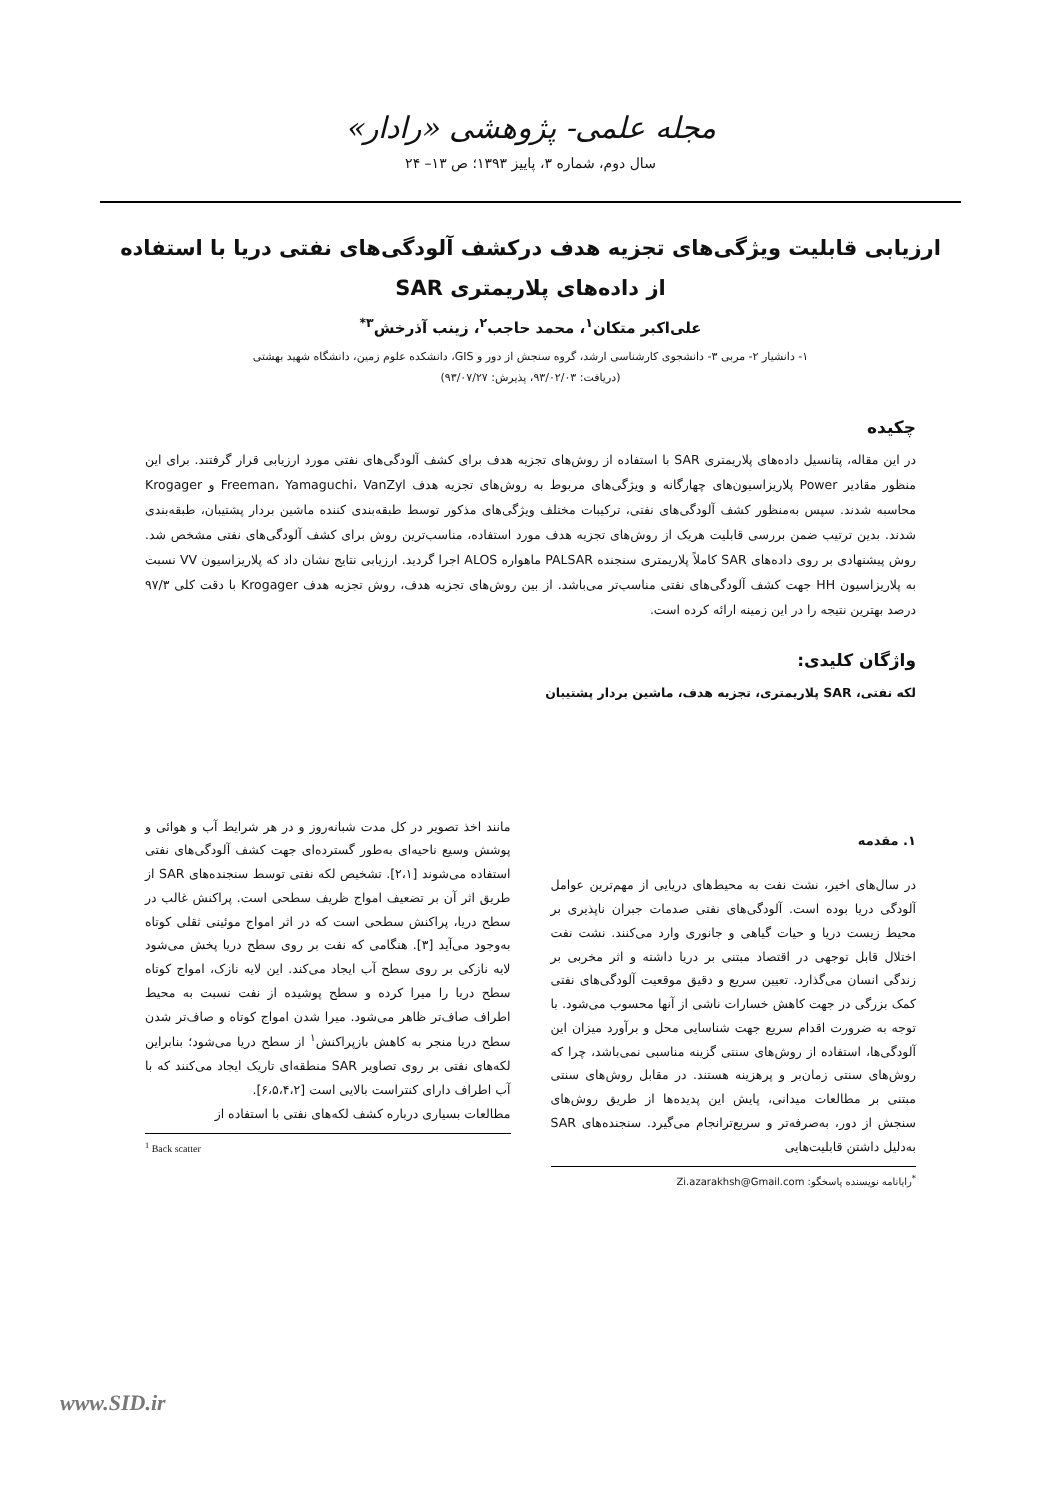مجله علمی- پژوهشی «رادار»
سال دوم، شماره ۳، پاییز ۱۳۹۳؛ ص ۱۳– ۲۴
ارزیابی قابلیت ویژگی‌های تجزیه هدف درکشف آلودگی‌های نفتی دریا با استفاده از داده‌های پلاریمتری SAR
علی‌اکبر متکان<sup>۱</sup>، محمد حاجب<sup>۲</sup>، زینب آذرخش<sup>۳*</sup>
۱- دانشیار ۲- مربی ۳- دانشجوی کارشناسی ارشد، گروه سنجش از دور و GIS، دانشکده علوم زمین، دانشگاه شهید بهشتی
(دریافت: ۹۳/۰۲/۰۳، پذیرش: ۹۳/۰۷/۲۷)
چکیده
در این مقاله، پتانسیل داده‌های پلاریمتری SAR با استفاده از روش‌های تجزیه هدف برای کشف آلودگی‌های نفتی مورد ارزیابی قرار گرفتند. برای این منظور مقادیر Power پلاریزاسیون‌های چهارگانه و ویژگی‌های مربوط به روش‌های تجزیه هدف Freeman، Yamaguchi، VanZyl و Krogager محاسبه شدند. سپس به‌منظور کشف آلودگی‌های نفتی، ترکیبات مختلف ویژگی‌های مذکور توسط طبقه‌بندی کننده ماشین بردار پشتیبان، طبقه‌بندی شدند. بدین ترتیب ضمن بررسی قابلیت هریک از روش‌های تجزیه هدف مورد استفاده، مناسب‌ترین روش برای کشف آلودگی‌های نفتی مشخص شد. روش پیشنهادی بر روی داده‌های SAR کاملاً پلاریمتری سنجنده PALSAR ماهواره ALOS اجرا گردید. ارزیابی نتایج نشان داد که پلاریزاسیون VV نسبت به پلاریزاسیون HH جهت کشف آلودگی‌های نفتی مناسب‌تر می‌باشد. از بین روش‌های تجزیه هدف، روش تجزیه هدف Krogager با دقت کلی ۹۷/۳ درصد بهترین نتیجه را در این زمینه ارائه کرده است.
واژگان کلیدی:
لکه نفتی، SAR پلاریمتری، تجزیه هدف، ماشین بردار پشتیبان
۱. مقدمه
در سال‌های اخیر، نشت نفت به محیط‌های دریایی از مهم‌ترین عوامل آلودگی دریا بوده است. آلودگی‌های نفتی صدمات جبران ناپذیری بر محیط زیست دریا و حیات گیاهی و جانوری وارد می‌کنند. نشت نفت اختلال قابل توجهی در اقتصاد مبتنی بر دریا داشته و اثر مخربی بر زندگی انسان می‌گذارد. تعیین سریع و دقیق موقعیت آلودگی‌های نفتی کمک بزرگی در جهت کاهش خسارات ناشی از آنها محسوب می‌شود. با توجه به ضرورت اقدام سریع جهت شناسایی محل و برآورد میزان این آلودگی‌ها، استفاده از روش‌های سنتی گزینه مناسبی نمی‌باشد، چرا که روش‌های سنتی زمان‌بر و پرهزینه هستند. در مقابل روش‌های سنتی مبتنی بر مطالعات میدانی، پایش این پدیده‌ها از طریق روش‌های سنجش از دور، به‌صرفه‌تر و سریع‌ترانجام می‌گیرد. سنجنده‌های SAR به‌دلیل داشتن قابلیت‌هایی
<sup>*</sup> رایانامه نویسنده پاسخگو: Zi.azarakhsh@Gmail.com
مانند اخذ تصویر در کل مدت شبانه‌روز و در هر شرایط آب و هوائی و پوشش وسیع ناحیه‌ای به‌طور گسترده‌ای جهت کشف آلودگی‌های نفتی استفاده می‌شوند [۲،۱]. تشخیص لکه نفتی توسط سنجنده‌های SAR از طریق اثر آن بر تضعیف امواج ظریف سطحی است. پراکنش غالب در سطح دریا، پراکنش سطحی است که در اثر امواج موئینی ثقلی کوتاه به‌وجود می‌آید [۳]. هنگامی که نفت بر روی سطح دریا پخش می‌شود لایه نازکی بر روی سطح آب ایجاد می‌کند. این لایه نازک، امواج کوتاه سطح دریا را میرا کرده و سطح پوشیده از نفت نسبت به محیط اطراف صاف‌تر ظاهر می‌شود. میرا شدن امواج کوتاه و صاف‌تر شدن سطح دریا منجر به کاهش بازپراکنش<sup>۱</sup> از سطح دریا می‌شود؛ بنابراین لکه‌های نفتی بر روی تصاویر SAR منطقه‌ای تاریک ایجاد می‌کنند که با آب اطراف دارای کنتراست بالایی است [۶،۵،۴،۲].
مطالعات بسیاری درباره کشف لکه‌های نفتی با استفاده از
<sup>1</sup> Back scatter
www.SID.ir